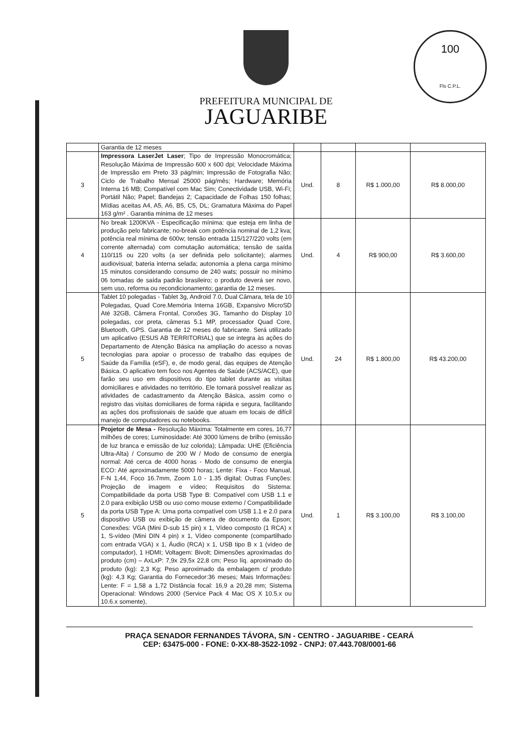100
Fls C.P.L.
PREFEITURA MUNICIPAL DE
JAGUARIBE
| | Garantia de 12 meses | | | | |
| 3 | Impressora LaserJet Laser ; Tipo de Impressão Monocromática; Resolução Máxima de Impressão 600 x 600 dpi; Velocidade Máxima de Impressão em Preto 33 pág/min; Impressão de Fotografia Não; Ciclo de Trabalho Mensal 25000 pág/mês; Hardware; Memória Interna 16 MB; Compatível com Mac Sim; Conectividade USB, Wi-Fi; Portátil Não; Papel; Bandejas 2; Capacidade de Folhas 150 folhas; Mídias aceitas A4, A5, A6, B5, C5, DL; Gramatura Máxima do Papel 163 g/m² . Garantia minima de 12 meses | Und. | 8 | R$ 1.000,00 | R$ 8.000,00 |
| 4 | No break 1200KVA - Especificação mínima: que esteja em linha de produção pelo fabricante; no-break com potência nominal de 1,2 kva; potência real mínima de 600w; tensão entrada 115/127/220 volts (em corrente alternada) com comutação automática; tensão de saída 110/115 ou 220 volts (a ser definida pelo solicitante); alarmes audiovisual; bateria interna selada; autonomia a plena carga mínimo 15 minutos considerando consumo de 240 wats; possuir no mínimo 06 tomadas de saída padrão brasileiro; o produto deverá ser novo, sem uso, reforma ou recondicionamento; garantia de 12 meses. | Und. | 4 | R$ 900,00 | R$ 3.600,00 |
| 5 | Tablet 10 polegadas - Tablet 3g, Android 7.0, Dual Câmara, tela de 10 Polegadas, Quad Core.Memória Interna 16GB, Expansivo MicroSD Até 32GB, Câmera Frontal, Conxões 3G, Tamanho do Display 10 polegadas, cor preta, câmeras 5.1 MP, processador Quad Core, Bluetooth, GPS. Garantia de 12 meses do fabricante. Será utilizado um aplicativo (ESUS AB TERRITORIAL) que se integra às ações do Departamento de Atenção Básica na ampliação do acesso a novas tecnologias para apoiar o processo de trabalho das equipes de Saúde da Família (eSF), e, de modo geral, das equipes de Atenção Básica. O aplicativo tem foco nos Agentes de Saúde (ACS/ACE), que farão seu uso em dispositivos do tipo tablet durante as visitas domiciliares e atividades no território. Ele tornará possível realizar as atividades de cadastramento da Atenção Básica, assim como o registro das visitas domiciliares de forma rápida e segura, facilitando as ações dos profissionais de saúde que atuam em locais de difícil manejo de computadores ou notebooks. | Und. | 24 | R$ 1.800,00 | R$ 43.200,00 |
| 5 | Projetor de Mesa - Resolução Máxima: Totalmente em cores, 16,77 milhões de cores; Luminosidade: Até 3000 lúmens de brilho (emissão de luz branca e emissão de luz colorida); Lâmpada: UHE (Eficiência Ultra-Alta) / Consumo de 200 W / Modo de consumo de energia normal: Até cerca de 4000 horas - Modo de consumo de energia ECO: Até aproximadamente 5000 horas; Lente: Fixa - Foco Manual, F-N 1,44, Foco 16.7mm, Zoom 1.0 - 1.35 digital; Outras Funções: Projeção de imagem e vídeo; Requisitos do Sistema: Compatibilidade da porta USB Type B: Compatível com USB 1.1 e 2.0 para exibição USB ou uso como mouse externo / Compatibilidade da porta USB Type A: Uma porta compatível com USB 1.1 e 2.0 para dispositivo USB ou exibição de câmera de documento da Epson; Conexões: VGA (Mini D-sub 15 pin) x 1, Vídeo composto (1 RCA) x 1, S-vídeo (Mini DIN 4 pin) x 1, Vídeo componente (compartilhado com entrada VGA) x 1, Áudio (RCA) x 1, USB tipo B x 1 (vídeo de computador), 1 HDMI; Voltagem: Bivolt; Dimensões aproximadas do produto (cm) – AxLxP: 7,9x 29,5x 22,8 cm; Peso líq. aproximado do produto (kg): 2,3 Kg; Peso aproximado da embalagem c/ produto (kg): 4,3 Kg; Garantia do Fornecedor:36 meses; Mais Informações: Lente: F = 1,58 a 1,72 Distância focal: 16,9 a 20,28 mm; Sistema Operacional: Windows 2000 (Service Pack 4 Mac OS X 10.5.x ou 10.6.x somente), | Und. | 1 | R$ 3.100,00 | R$ 3.100,00 |
PRAÇA SENADOR FERNANDES TÁVORA, S/N - CENTRO - JAGUARIBE - CEARÁ
CEP: 63475-000 - FONE: 0-XX-88-3522-1092 - CNPJ: 07.443.708/0001-66